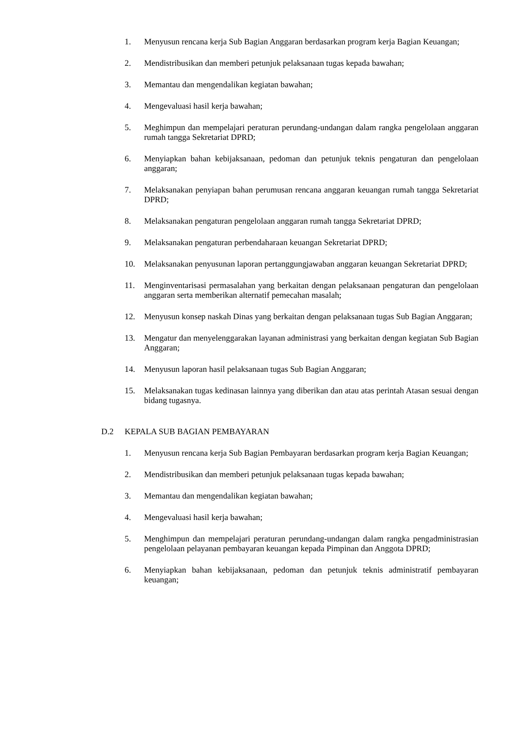1. Menyusun rencana kerja Sub Bagian Anggaran berdasarkan program kerja Bagian Keuangan;
2. Mendistribusikan dan memberi petunjuk pelaksanaan tugas kepada bawahan;
3. Memantau dan mengendalikan kegiatan bawahan;
4. Mengevaluasi hasil kerja bawahan;
5. Meghimpun dan mempelajari peraturan perundang-undangan dalam rangka pengelolaan anggaran rumah tangga Sekretariat DPRD;
6. Menyiapkan bahan kebijaksanaan, pedoman dan petunjuk teknis pengaturan dan pengelolaan anggaran;
7. Melaksanakan penyiapan bahan perumusan rencana anggaran keuangan rumah tangga Sekretariat DPRD;
8. Melaksanakan pengaturan pengelolaan anggaran rumah tangga Sekretariat DPRD;
9. Melaksanakan pengaturan perbendaharaan keuangan Sekretariat DPRD;
10. Melaksanakan penyusunan laporan pertanggungjawaban anggaran keuangan Sekretariat DPRD;
11. Menginventarisasi permasalahan yang berkaitan dengan pelaksanaan pengaturan dan pengelolaan anggaran serta memberikan alternatif pemecahan masalah;
12. Menyusun konsep naskah Dinas yang berkaitan dengan pelaksanaan tugas Sub Bagian Anggaran;
13. Mengatur dan menyelenggarakan layanan administrasi yang berkaitan dengan kegiatan Sub Bagian Anggaran;
14. Menyusun laporan hasil pelaksanaan tugas Sub Bagian Anggaran;
15. Melaksanakan tugas kedinasan lainnya yang diberikan dan atau atas perintah Atasan sesuai dengan bidang tugasnya.
D.2 KEPALA SUB BAGIAN PEMBAYARAN
1. Menyusun rencana kerja Sub Bagian Pembayaran berdasarkan program kerja Bagian Keuangan;
2. Mendistribusikan dan memberi petunjuk pelaksanaan tugas kepada bawahan;
3. Memantau dan mengendalikan kegiatan bawahan;
4. Mengevaluasi hasil kerja bawahan;
5. Menghimpun dan mempelajari peraturan perundang-undangan dalam rangka pengadministrasian pengelolaan pelayanan pembayaran keuangan kepada Pimpinan dan Anggota DPRD;
6. Menyiapkan bahan kebijaksanaan, pedoman dan petunjuk teknis administratif pembayaran keuangan;